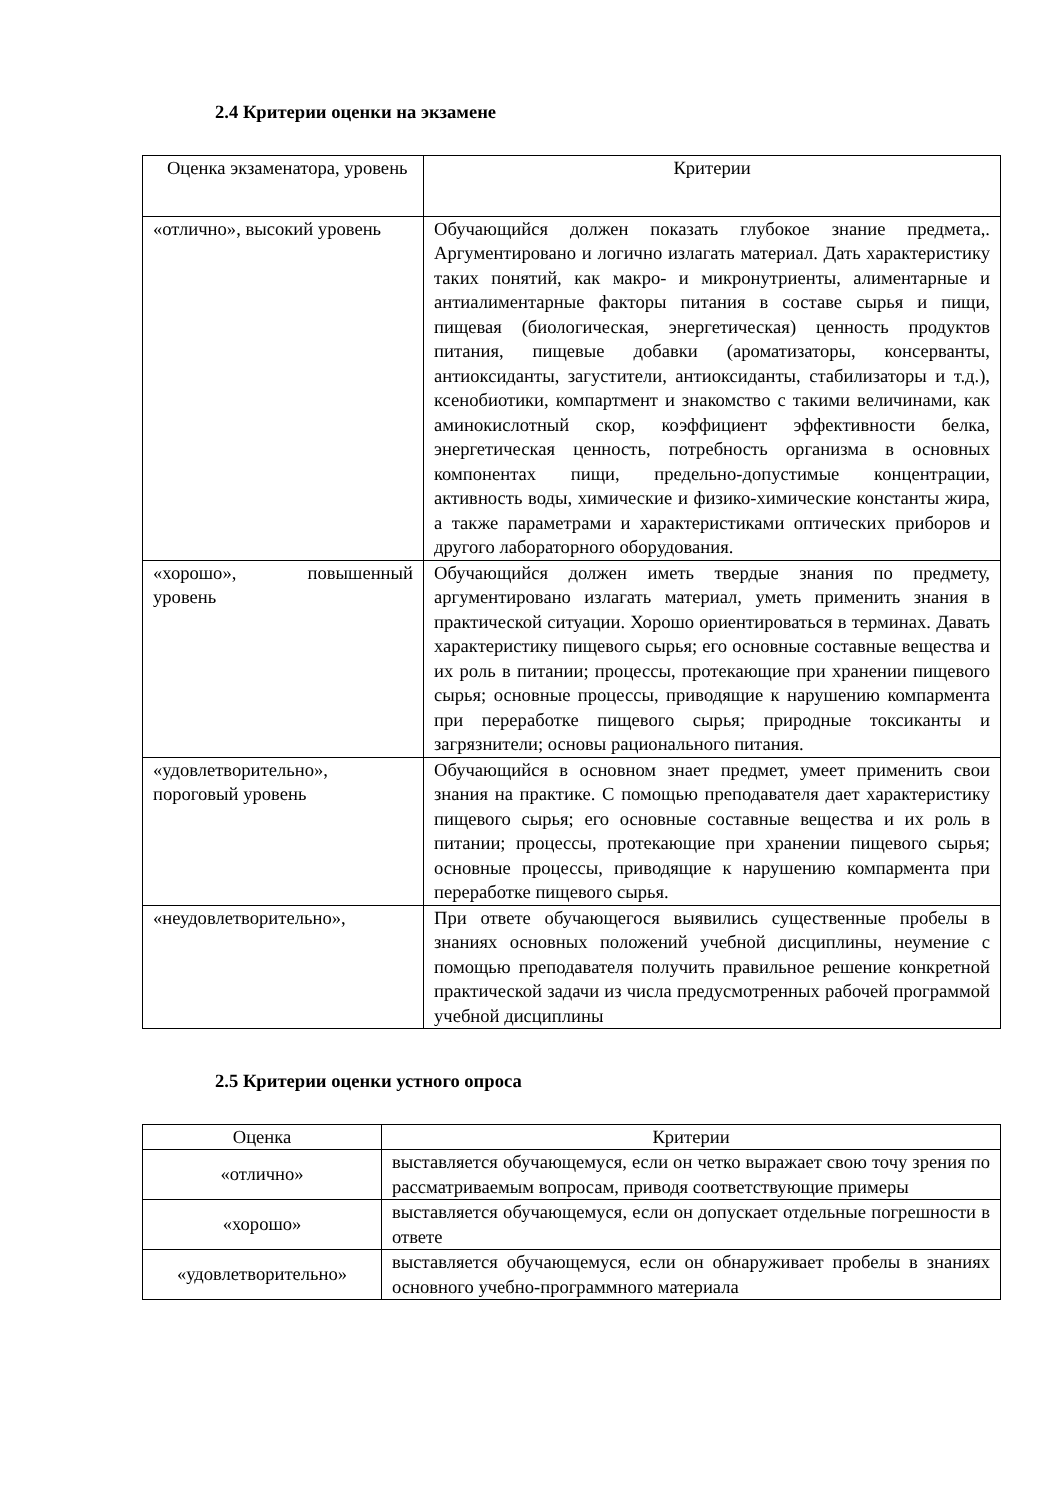2.4 Критерии оценки на экзамене
| Оценка экзаменатора, уровень | Критерии |
| «отлично», высокий уровень | Обучающийся должен показать глубокое знание предмета,. Аргументировано и логично излагать материал. Дать характеристику таких понятий, как макро- и микронутриенты, алиментарные и антиалиментарные факторы питания в составе сырья и пищи, пищевая (биологическая, энергетическая) ценность продуктов питания, пищевые добавки (ароматизаторы, консерванты, антиоксиданты, загустители, антиоксиданты, стабилизаторы и т.д.), ксенобиотики, компартмент и знакомство с такими величинами, как аминокислотный скор, коэффициент эффективности белка, энергетическая ценность, потребность организма в основных компонентах пищи, предельно-допустимые концентрации, активность воды, химические и физико-химические константы жира, а также параметрами и характеристиками оптических приборов и другого лабораторного оборудования. |
| «хорошо», повышенный уровень | Обучающийся должен иметь твердые знания по предмету, аргументировано излагать материал, уметь применить знания в практической ситуации. Хорошо ориентироваться в терминах. Давать характеристику пищевого сырья; его основные составные вещества и их роль в питании; процессы, протекающие при хранении пищевого сырья; основные процессы, приводящие к нарушению компармента при переработке пищевого сырья; природные токсиканты и загрязнители; основы рационального питания. |
| «удовлетворительно», пороговый уровень | Обучающийся в основном знает предмет, умеет применить свои знания на практике. С помощью преподавателя дает характеристику пищевого сырья; его основные составные вещества и их роль в питании; процессы, протекающие при хранении пищевого сырья; основные процессы, приводящие к нарушению компармента при переработке пищевого сырья. |
| «неудовлетворительно», | При ответе обучающегося выявились существенные пробелы в знаниях основных положений учебной дисциплины, неумение с помощью преподавателя получить правильное решение конкретной практической задачи из числа предусмотренных рабочей программой учебной дисциплины |
2.5 Критерии оценки устного опроса
| Оценка | Критерии |
| «отлично» | выставляется обучающемуся, если он четко выражает свою точу зрения по рассматриваемым вопросам, приводя соответствующие примеры |
| «хорошо» | выставляется обучающемуся, если он допускает отдельные погрешности в ответе |
| «удовлетворительно» | выставляется обучающемуся, если он обнаруживает пробелы в знаниях основного учебно-программного материала |